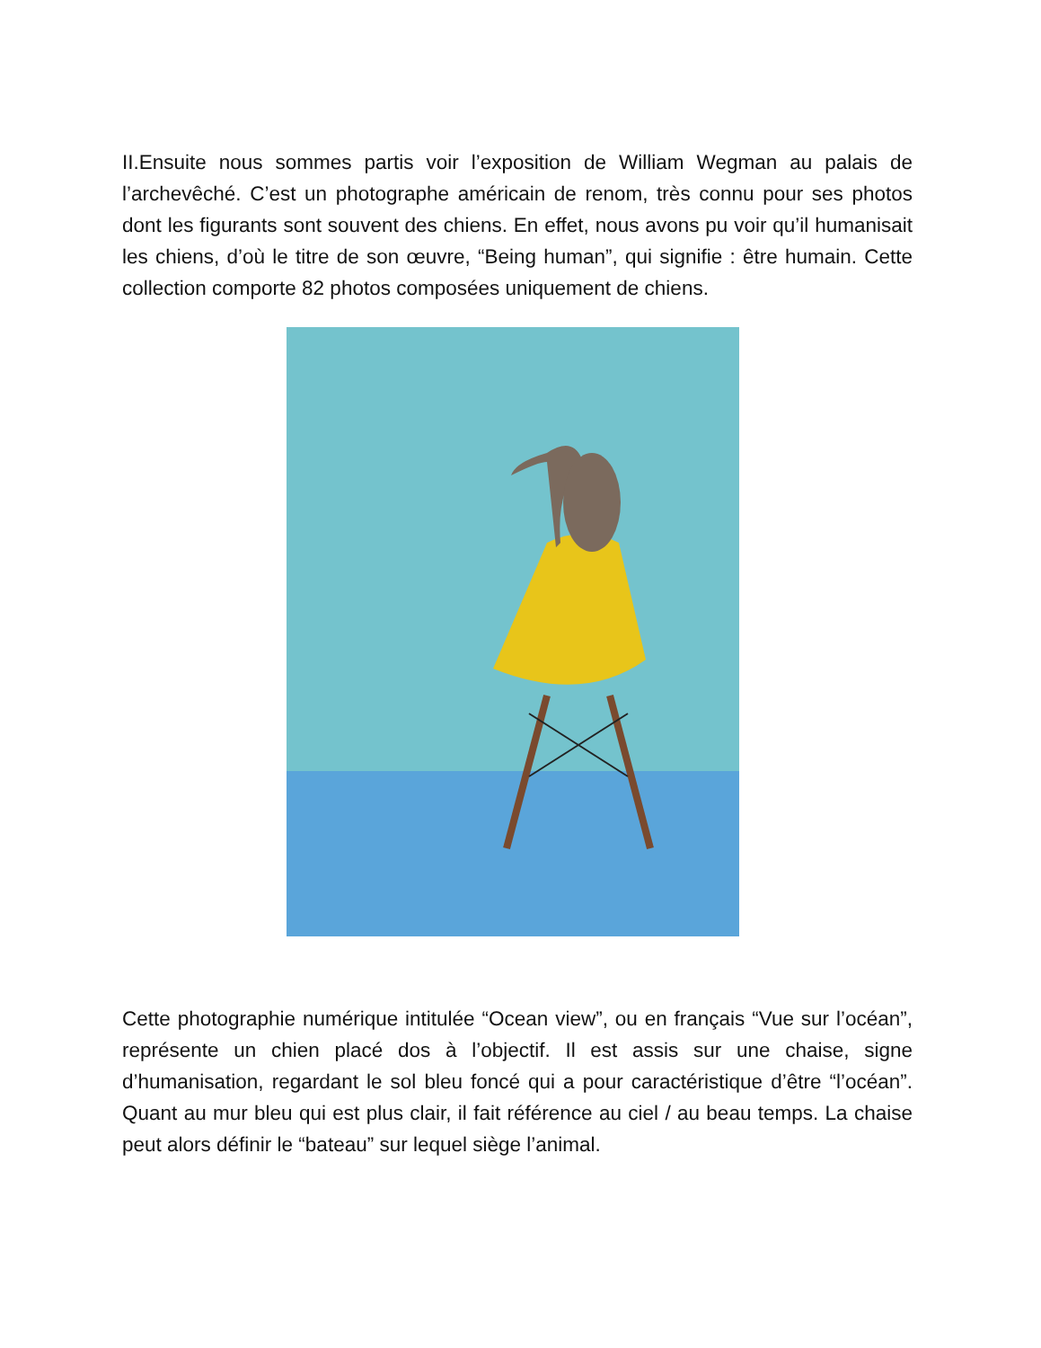II.Ensuite nous sommes partis voir l’exposition de William Wegman au palais de l’archevêché. C’est un photographe américain de renom, très connu pour ses photos dont les figurants sont souvent des chiens. En effet, nous avons pu voir qu’il humanisait les chiens, d’où le titre de son œuvre, “Being human”, qui signifie : être humain. Cette collection comporte 82 photos composées uniquement de chiens.
Cette photographie numérique intitulée “Ocean view”, ou en français “Vue sur l’océan”, représente un chien placé dos à l’objectif. Il est assis sur une chaise, signe d’humanisation, regardant le sol bleu foncé qui a pour caractéristique d’être “l’océan”. Quant au mur bleu qui est plus clair, il fait référence au ciel / au beau temps. La chaise peut alors définir le “bateau” sur lequel siège l’animal.